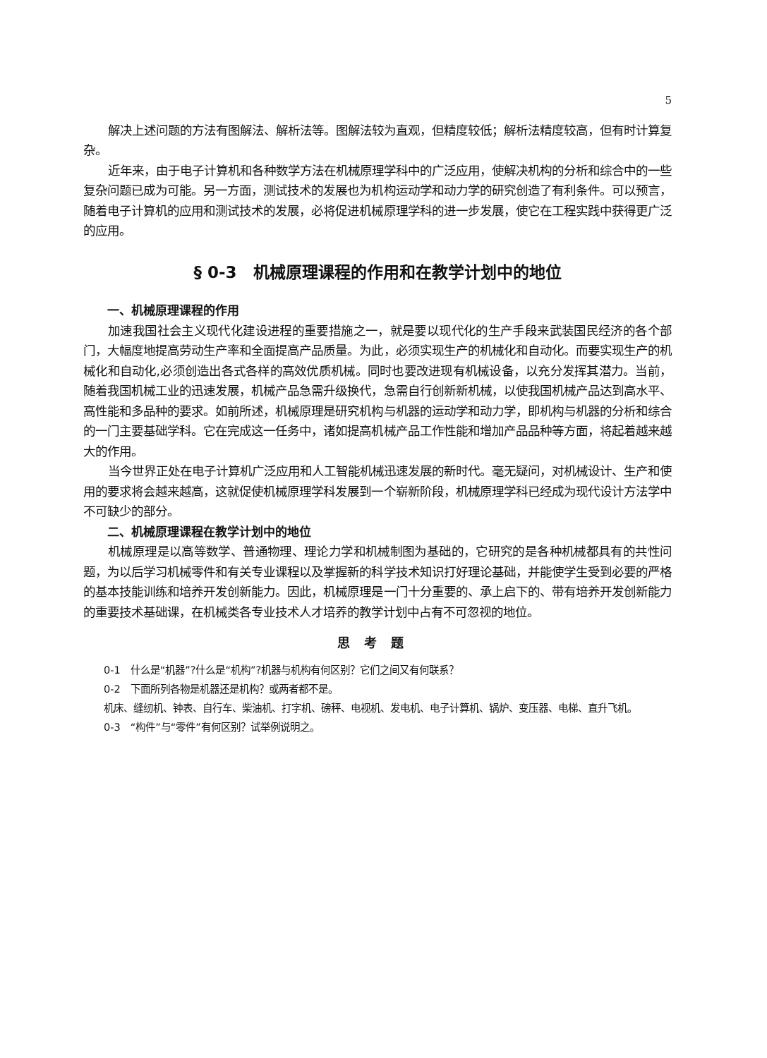5
解决上述问题的方法有图解法、解析法等。图解法较为直观，但精度较低；解析法精度较高，但有时计算复杂。
近年来，由于电子计算机和各种数学方法在机械原理学科中的广泛应用，使解决机构的分析和综合中的一些复杂问题已成为可能。另一方面，测试技术的发展也为机构运动学和动力学的研究创造了有利条件。可以预言，随着电子计算机的应用和测试技术的发展，必将促进机械原理学科的进一步发展，使它在工程实践中获得更广泛的应用。
§ 0-3　机械原理课程的作用和在教学计划中的地位
一、机械原理课程的作用
加速我国社会主义现代化建设进程的重要措施之一，就是要以现代化的生产手段来武装国民经济的各个部门，大幅度地提高劳动生产率和全面提高产品质量。为此，必须实现生产的机械化和自动化。而要实现生产的机械化和自动化,必须创造出各式各样的高效优质机械。同时也要改进现有机械设备，以充分发挥其潜力。当前，随着我国机械工业的迅速发展，机械产品急需升级换代，急需自行创新新机械，以使我国机械产品达到高水平、高性能和多品种的要求。如前所述，机械原理是研究机构与机器的运动学和动力学，即机构与机器的分析和综合的一门主要基础学科。它在完成这一任务中，诸如提高机械产品工作性能和增加产品品种等方面，将起着越来越大的作用。
当今世界正处在电子计算机广泛应用和人工智能机械迅速发展的新时代。毫无疑问，对机械设计、生产和使用的要求将会越来越高，这就促使机械原理学科发展到一个崭新阶段，机械原理学科已经成为现代设计方法学中不可缺少的部分。
二、机械原理课程在教学计划中的地位
机械原理是以高等数学、普通物理、理论力学和机械制图为基础的，它研究的是各种机械都具有的共性问题，为以后学习机械零件和有关专业课程以及掌握新的科学技术知识打好理论基础，并能使学生受到必要的严格的基本技能训练和培养开发创新能力。因此，机械原理是一门十分重要的、承上启下的、带有培养开发创新能力的重要技术基础课，在机械类各专业技术人才培养的教学计划中占有不可忽视的地位。
思考题
0-1　什么是“机器”?什么是“机构”?机器与机构有何区别？它们之间又有何联系？
0-2　下面所列各物是机器还是机构？或两者都不是。
机床、缝纫机、钟表、自行车、柴油机、打字机、磅秤、电视机、发电机、电子计算机、锅炉、变压器、电梯、直升飞机。
0-3　“构件”与“零件”有何区别？试举例说明之。